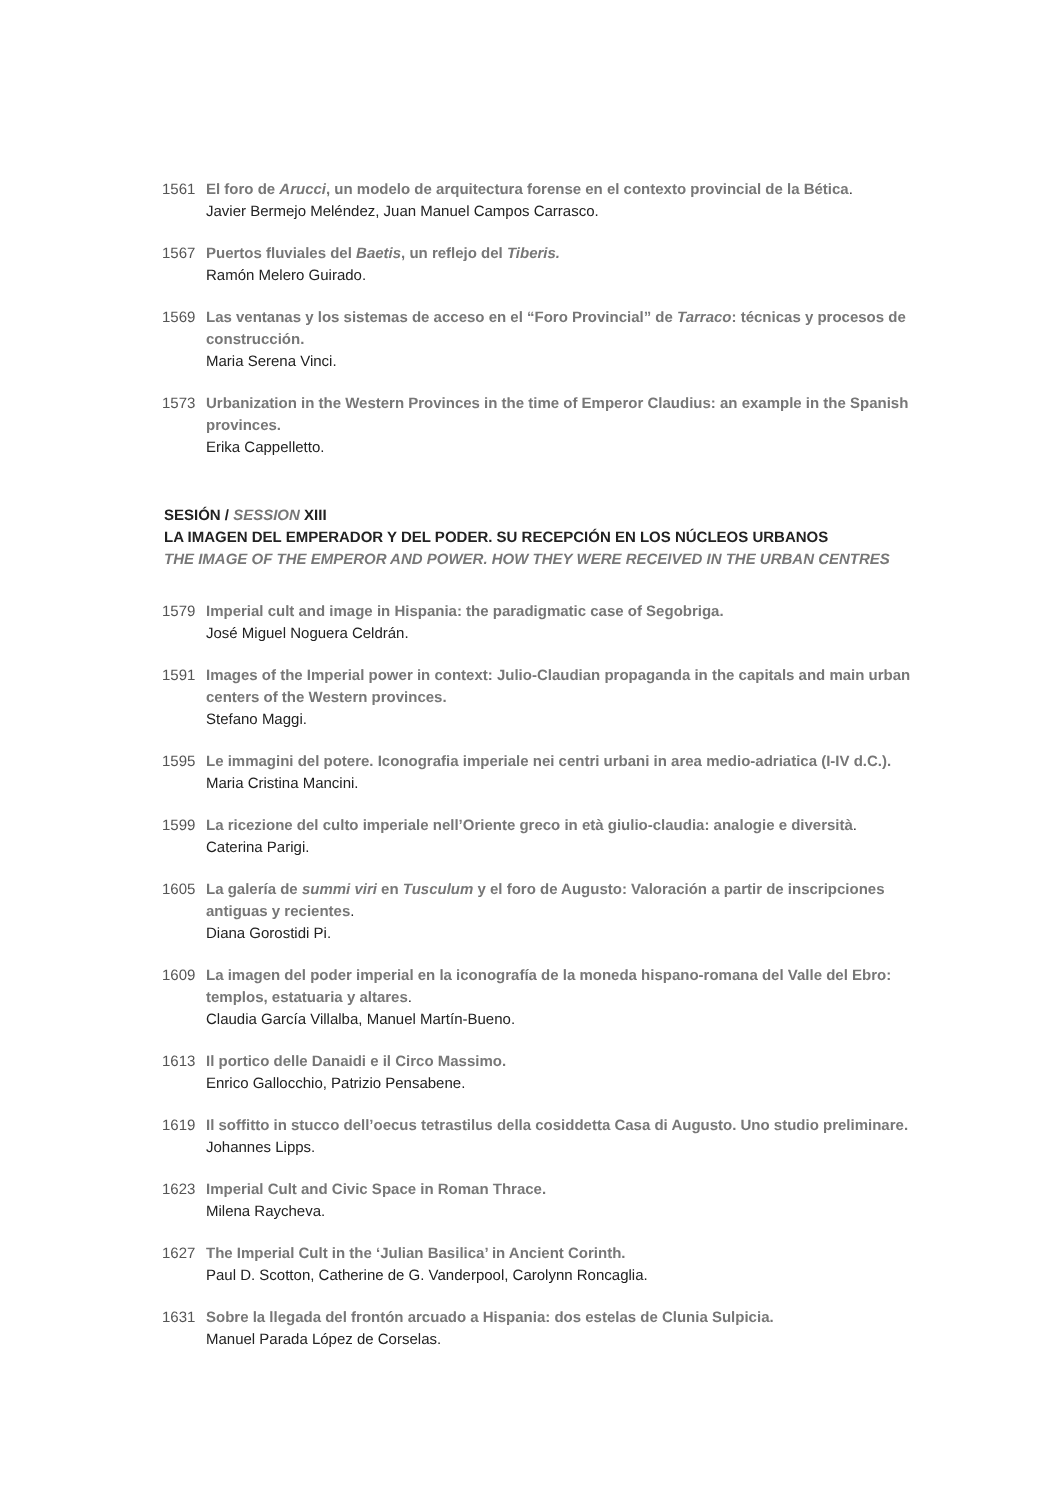1561 El foro de Arucci, un modelo de arquitectura forense en el contexto provincial de la Bética.
Javier Bermejo Meléndez, Juan Manuel Campos Carrasco.
1567 Puertos fluviales del Baetis, un reflejo del Tiberis.
Ramón Melero Guirado.
1569 Las ventanas y los sistemas de acceso en el “Foro Provincial” de Tarraco: técnicas y procesos de construcción.
Maria Serena Vinci.
1573 Urbanization in the Western Provinces in the time of Emperor Claudius: an example in the Spanish provinces.
Erika Cappelletto.
SESIÓN / SESSION XIII
LA IMAGEN DEL EMPERADOR Y DEL PODER. SU RECEPCIÓN EN LOS NÚCLEOS URBANOS
THE IMAGE OF THE EMPEROR AND POWER. HOW THEY WERE RECEIVED IN THE URBAN CENTRES
1579 Imperial cult and image in Hispania: the paradigmatic case of Segobriga.
José Miguel Noguera Celdrán.
1591 Images of the Imperial power in context: Julio-Claudian propaganda in the capitals and main urban centers of the Western provinces.
Stefano Maggi.
1595 Le immagini del potere. Iconografia imperiale nei centri urbani in area medio-adriatica (I-IV d.C.).
Maria Cristina Mancini.
1599 La ricezione del culto imperiale nell’Oriente greco in età giulio-claudia: analogie e diversità.
Caterina Parigi.
1605 La galería de summi viri en Tusculum y el foro de Augusto: Valoración a partir de inscripciones antiguas y recientes.
Diana Gorostidi Pi.
1609 La imagen del poder imperial en la iconografía de la moneda hispano-romana del Valle del Ebro: templos, estatuaria y altares.
Claudia García Villalba, Manuel Martín-Bueno.
1613 Il portico delle Danaidi e il Circo Massimo.
Enrico Gallocchio, Patrizio Pensabene.
1619 Il soffitto in stucco dell’oecus tetrastilus della cosiddetta Casa di Augusto. Uno studio preliminare.
Johannes Lipps.
1623 Imperial Cult and Civic Space in Roman Thrace.
Milena Raycheva.
1627 The Imperial Cult in the ‘Julian Basilica’ in Ancient Corinth.
Paul D. Scotton, Catherine de G. Vanderpool, Carolynn Roncaglia.
1631 Sobre la llegada del frontón arcuado a Hispania: dos estelas de Clunia Sulpicia.
Manuel Parada López de Corselas.